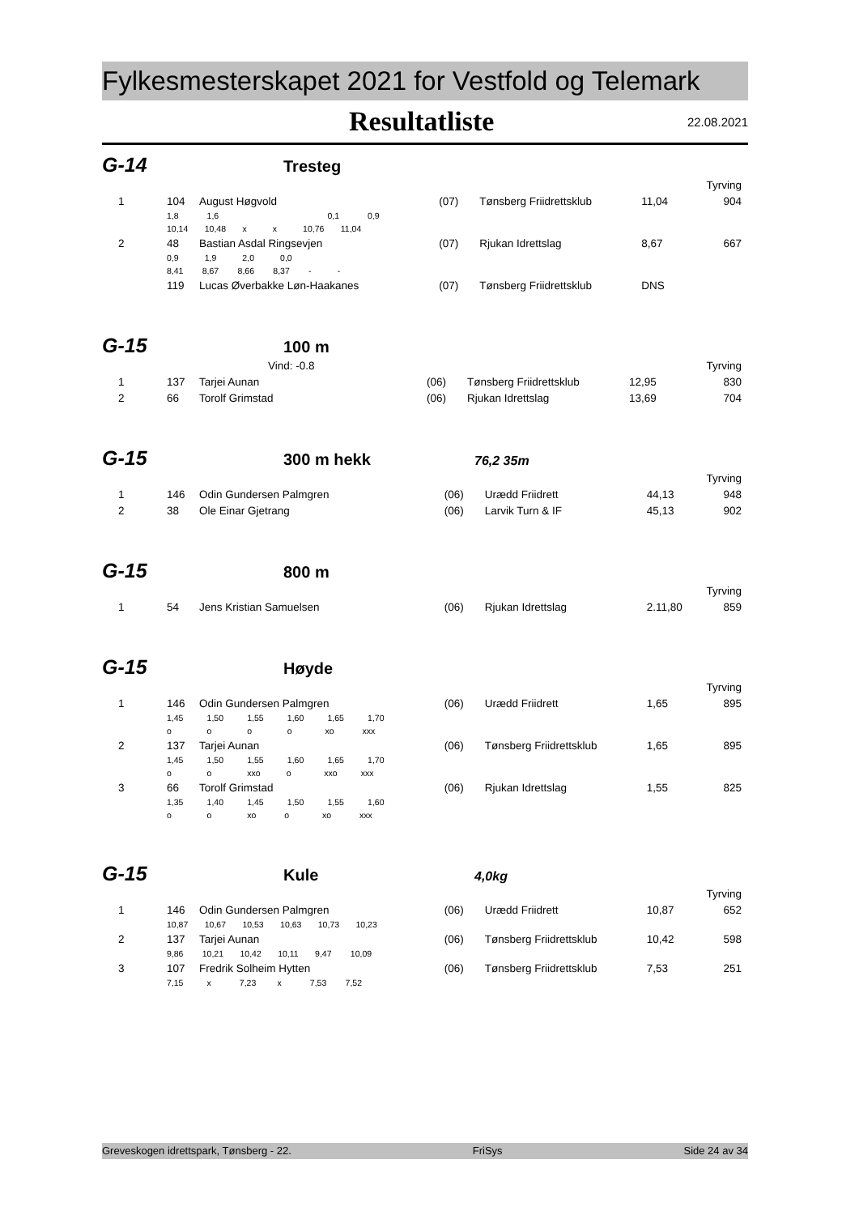Fylkesmesterskapet 2021 for Vestfold og Telemark
Resultatliste
22.08.2021
G-14
Tresteg
| Tyrving | | | | | | |
| 1 | 104 | August Høgvold | (07) | Tønsberg Friidrettsklub | 11,04 | 904 |
| | 1,8 1,6 0,1 0,9 | | | | | |
| | 10,14 10,48 x x 10,76 11,04 | | | | | |
| 2 | 48 | Bastian Asdal Ringsevjen | (07) | Rjukan Idrettslag | 8,67 | 667 |
| | 0,9 1,9 2,0 0,0 | | | | | |
| | 8,41 8,67 8,66 8,37 - - | | | | | |
| | 119 | Lucas Øverbakke Løn-Haakanes | (07) | Tønsberg Friidrettsklub | DNS | |
G-15
100 m
| | Vind: -0.8 | | | | | Tyrving |
| 1 | 137 | Tarjei Aunan | (06) | Tønsberg Friidrettsklub | 12,95 | 830 |
| 2 | 66 | Torolf Grimstad | (06) | Rjukan Idrettslag | 13,69 | 704 |
G-15
300 m hekk
76,2 35m
| Tyrving | | | | | | |
| 1 | 146 | Odin Gundersen Palmgren | (06) | Urædd Friidrett | 44,13 | 948 |
| 2 | 38 | Ole Einar Gjetrang | (06) | Larvik Turn & IF | 45,13 | 902 |
G-15
800 m
| Tyrving | | | | | | |
| 1 | 54 | Jens Kristian Samuelsen | (06) | Rjukan Idrettslag | 2.11,80 | 859 |
G-15
Høyde
| Tyrving | | | | | | |
| 1 | 146 | Odin Gundersen Palmgren | (06) | Urædd Friidrett | 1,65 | 895 |
| | 1,45 1,50 1,55 1,60 1,65 1,70 | | | | | |
| | o o o o xo xxx | | | | | |
| 2 | 137 | Tarjei Aunan | (06) | Tønsberg Friidrettsklub | 1,65 | 895 |
| | 1,45 1,50 1,55 1,60 1,65 1,70 | | | | | |
| | o o xxo o xxo xxx | | | | | |
| 3 | 66 | Torolf Grimstad | (06) | Rjukan Idrettslag | 1,55 | 825 |
| | 1,35 1,40 1,45 1,50 1,55 1,60 | | | | | |
| | o o xo o xo xxx | | | | | |
G-15
Kule
4,0kg
| Tyrving | | | | | | |
| 1 | 146 | Odin Gundersen Palmgren | (06) | Urædd Friidrett | 10,87 | 652 |
| | 10,87 10,67 10,53 10,63 10,73 10,23 | | | | | |
| 2 | 137 | Tarjei Aunan | (06) | Tønsberg Friidrettsklub | 10,42 | 598 |
| | 9,86 10,21 10,42 10,11 9,47 10,09 | | | | | |
| 3 | 107 | Fredrik Solheim Hytten | (06) | Tønsberg Friidrettsklub | 7,53 | 251 |
| | 7,15 x 7,23 x 7,53 7,52 | | | | | |
Greveskogen idrettspark, Tønsberg - 22. FriSys Side 24 av 34